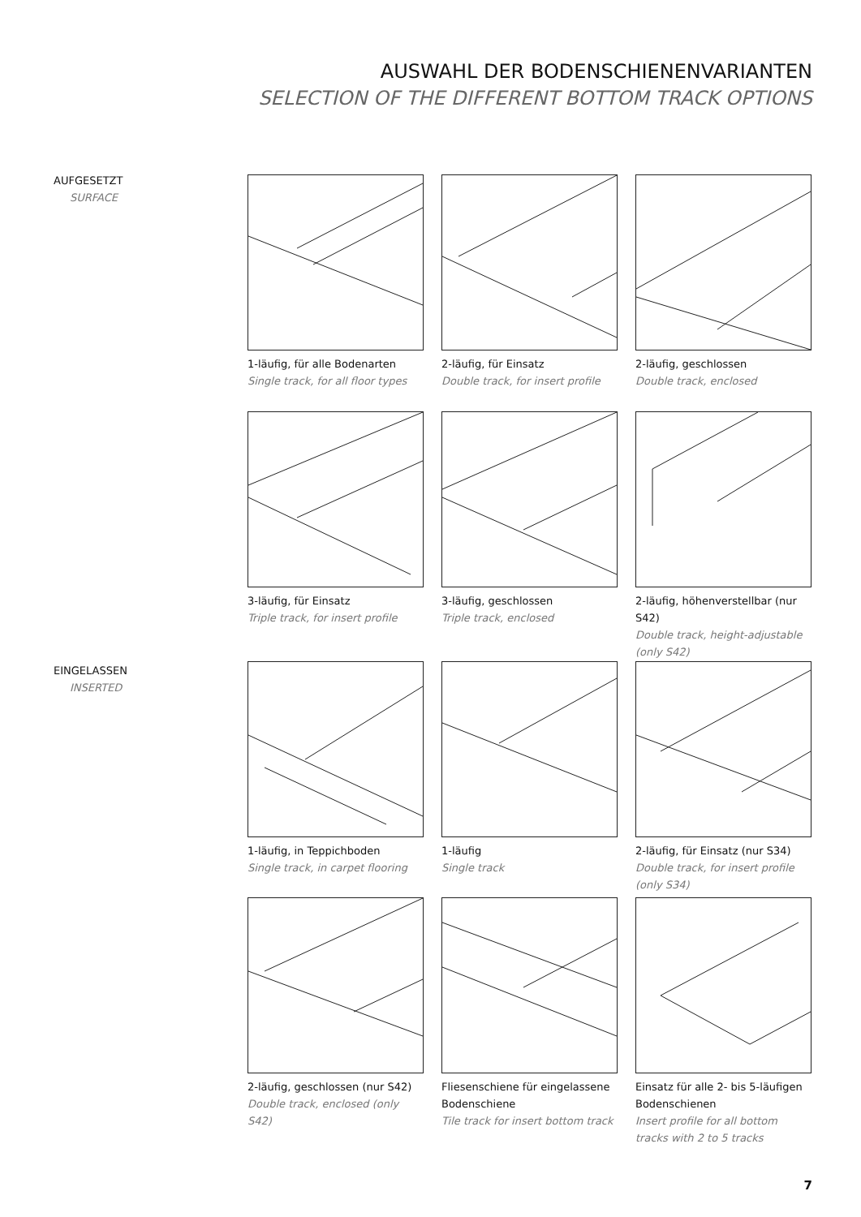AUSWAHL DER BODENSCHIENENVARIANTEN
SELECTION OF THE DIFFERENT BOTTOM TRACK OPTIONS
AUFGESETZT
SURFACE
EINGELASSEN
INSERTED
1-läufig, für alle Bodenarten
Single track, for all floor types
2-läufig, für Einsatz
Double track, for insert profile
2-läufig, geschlossen
Double track, enclosed
3-läufig, für Einsatz
Triple track, for insert profile
3-läufig, geschlossen
Triple track, enclosed
2-läufig, höhenverstellbar (nur S42)
Double track, height-adjustable (only S42)
1-läufig, in Teppichboden
Single track, in carpet flooring
1-läufig
Single track
2-läufig, für Einsatz (nur S34)
Double track, for insert profile (only S34)
2-läufig, geschlossen (nur S42)
Double track, enclosed (only S42)
Fliesenschiene für eingelassene Bodenschiene
Tile track for insert bottom track
Einsatz für alle 2- bis 5-läufigen Bodenschienen
Insert profile for all bottom tracks with 2 to 5 tracks
7